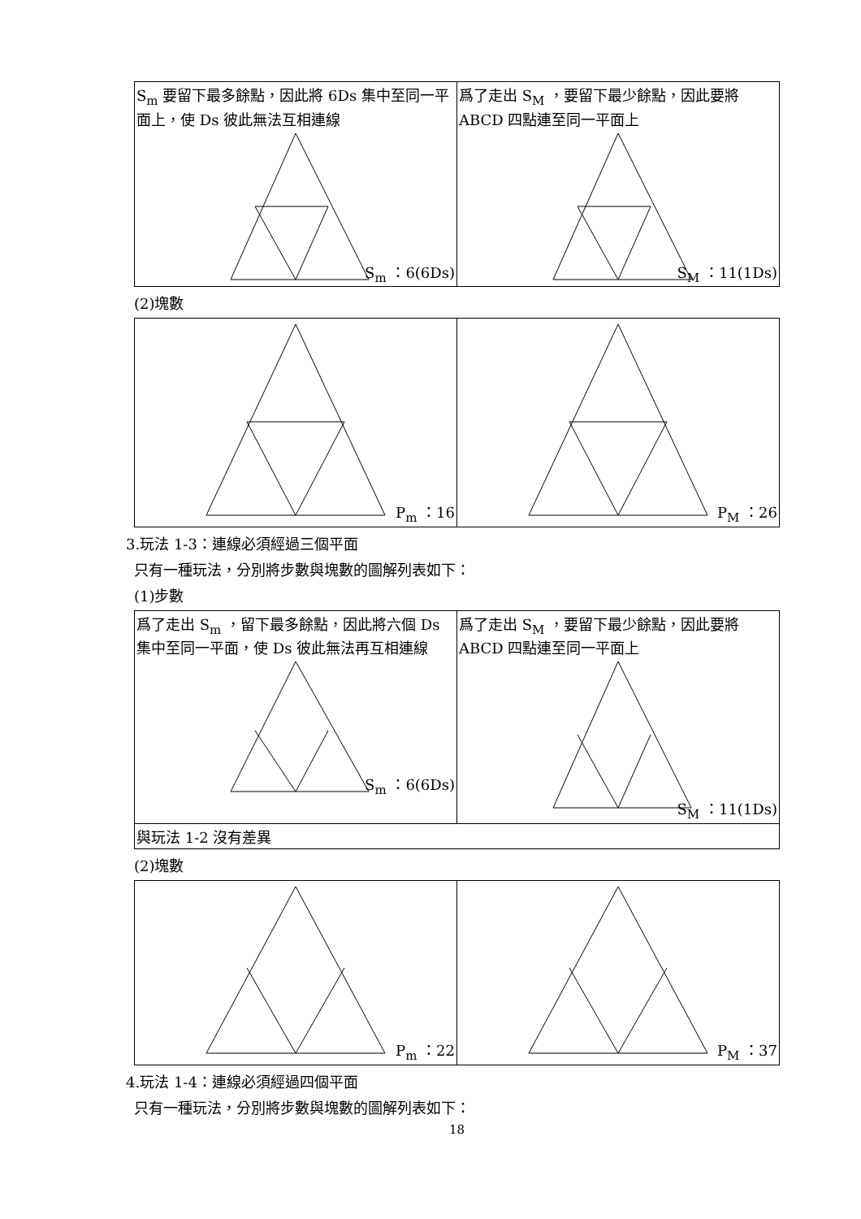| S<sub>m</sub> 要留下最多餘點，因此將 6Ds 集中至同一平面上，使 Ds 彼此無法互相連線 S<sub>m</sub> ：6(6Ds) | 爲了走出 S<sub>M</sub> ，要留下最少餘點，因此要將 ABCD 四點連至同一平面上 S<sub>M</sub> ：11(1Ds) |
(2)塊數
| P<sub>m</sub> ：16 | P<sub>M</sub> ：26 |
3.玩法 1-3：連線必須經過三個平面
只有一種玩法，分別將步數與塊數的圖解列表如下：
(1)步數
| 爲了走出 S<sub>m</sub> ，留下最多餘點，因此將六個 Ds 集中至同一平面，使 Ds 彼此無法再互相連線 S<sub>m</sub> ：6(6Ds) | 爲了走出 S<sub>M</sub> ，要留下最少餘點，因此要將 ABCD 四點連至同一平面上 S<sub>M</sub> ：11(1Ds) |
| 與玩法 1-2 沒有差異 | |
(2)塊數
| P<sub>m</sub> ：22 | P<sub>M</sub> ：37 |
4.玩法 1-4：連線必須經過四個平面
只有一種玩法，分別將步數與塊數的圖解列表如下：
18